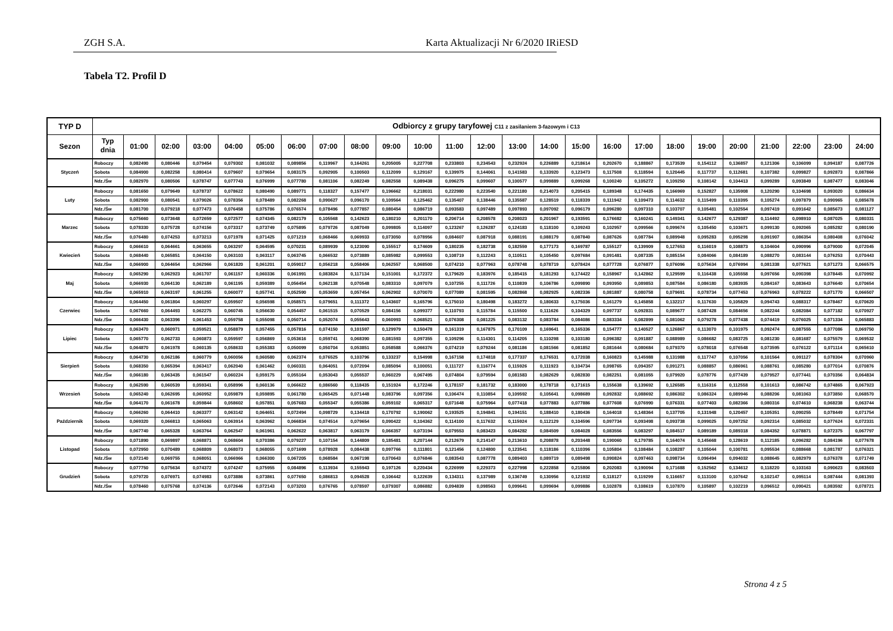ZGH S.A. Karta Aktualizacji Nr 6/2020 IRiESD
Tabela T2. Profil D
| TYP D | Odbiorcy z grupy taryfowej C11 z zasilaniem 3-fazowym i C13 | | | | | | | | | | | | | | | | | | | | | | | | |
| --- | --- | --- | --- | --- | --- | --- | --- | --- | --- | --- | --- | --- | --- | --- | --- | --- | --- | --- | --- | --- | --- | --- | --- | --- | --- |
| Sezon | Typ dnia | 01:00 | 02:00 | 03:00 | 04:00 | 05:00 | 06:00 | 07:00 | 08:00 | 09:00 | 10:00 | 11:00 | 12:00 | 13:00 | 14:00 | 15:00 | 16:00 | 17:00 | 18:00 | 19:00 | 20:00 | 21:00 | 22:00 | 23:00 | 24:00 |
| Styczeń | Roboczy | 0,082490 | 0,080446 | 0,079454 | 0,079302 | 0,081032 | 0,089856 | 0,119967 | 0,164261 | 0,205005 | 0,227708 | 0,233803 | 0,234543 | 0,232924 | 0,226889 | 0,218614 | 0,202670 | 0,188867 | 0,173539 | 0,154112 | 0,136857 | 0,121306 | 0,106099 | 0,094187 | 0,087726 |
| | Sobota | 0,084900 | 0,082258 | 0,080414 | 0,079607 | 0,079654 | 0,083175 | 0,092905 | 0,100503 | 0,112099 | 0,129167 | 0,139975 | 0,144061 | 0,141583 | 0,133920 | 0,123473 | 0,117508 | 0,118594 | 0,120445 | 0,117737 | 0,112681 | 0,107382 | 0,099827 | 0,092873 | 0,087866 |
| | Ndz./Św | 0,082970 | 0,080506 | 0,078747 | 0,077743 | 0,076999 | 0,077780 | 0,081106 | 0,082249 | 0,082558 | 0,089438 | 0,096275 | 0,099607 | 0,100577 | 0,099889 | 0,099268 | 0,100240 | 0,105272 | 0,109250 | 0,108142 | 0,104413 | 0,099289 | 0,093849 | 0,087477 | 0,083046 |
| Luty | Roboczy | 0,081650 | 0,079649 | 0,078737 | 0,078622 | 0,080490 | 0,089771 | 0,118327 | 0,157477 | 0,196662 | 0,218031 | 0,222980 | 0,223540 | 0,221180 | 0,214073 | 0,205415 | 0,189348 | 0,174435 | 0,166969 | 0,152827 | 0,135908 | 0,120290 | 0,104698 | 0,093020 | 0,086634 |
| | Sobota | 0,082900 | 0,080541 | 0,079026 | 0,078356 | 0,078489 | 0,082268 | 0,090627 | 0,096170 | 0,109564 | 0,125462 | 0,135407 | 0,138446 | 0,135587 | 0,128519 | 0,118339 | 0,111942 | 0,109473 | 0,114632 | 0,115499 | 0,110395 | 0,105274 | 0,097879 | 0,090965 | 0,085678 |
| | Ndz./Św | 0,081700 | 0,079218 | 0,077473 | 0,076458 | 0,075786 | 0,076574 | 0,078496 | 0,077857 | 0,080454 | 0,086719 | 0,093583 | 0,097489 | 0,097893 | 0,097092 | 0,096179 | 0,096280 | 0,097310 | 0,103707 | 0,105481 | 0,102554 | 0,097419 | 0,091642 | 0,085673 | 0,081127 |
| Marzec | Roboczy | 0,075660 | 0,073648 | 0,072659 | 0,072577 | 0,074345 | 0,082179 | 0,105568 | 0,142623 | 0,180210 | 0,201170 | 0,206714 | 0,208578 | 0,208023 | 0,201967 | 0,193591 | 0,176682 | 0,160241 | 0,149341 | 0,142677 | 0,129387 | 0,114492 | 0,098910 | 0,087025 | 0,080331 |
| | Sobota | 0,078330 | 0,075728 | 0,074156 | 0,073317 | 0,073749 | 0,075895 | 0,079726 | 0,087049 | 0,099805 | 0,114097 | 0,123267 | 0,126287 | 0,124183 | 0,118100 | 0,109243 | 0,102957 | 0,099566 | 0,099674 | 0,105450 | 0,103671 | 0,099130 | 0,092065 | 0,085282 | 0,080190 |
| | Ndz./Św | 0,076480 | 0,074253 | 0,073213 | 0,071978 | 0,071425 | 0,071219 | 0,068466 | 0,069933 | 0,073050 | 0,078956 | 0,084607 | 0,087918 | 0,088191 | 0,088179 | 0,087840 | 0,087626 | 0,087784 | 0,089948 | 0,095283 | 0,095298 | 0,091907 | 0,086354 | 0,080408 | 0,076042 |
| Kwiecień | Roboczy | 0,066610 | 0,064661 | 0,063655 | 0,063297 | 0,064595 | 0,070231 | 0,089939 | 0,123090 | 0,155517 | 0,174609 | 0,180235 | 0,182738 | 0,182559 | 0,177173 | 0,169787 | 0,155127 | 0,139909 | 0,127653 | 0,116019 | 0,108873 | 0,104604 | 0,090996 | 0,079000 | 0,072045 |
| | Sobota | 0,068440 | 0,065851 | 0,064150 | 0,063103 | 0,063117 | 0,063745 | 0,066532 | 0,073889 | 0,085982 | 0,099553 | 0,108719 | 0,112243 | 0,110511 | 0,105450 | 0,097684 | 0,091481 | 0,087335 | 0,085154 | 0,084066 | 0,084189 | 0,088270 | 0,083144 | 0,076253 | 0,070443 |
| | Ndz./Św | 0,066900 | 0,064654 | 0,062966 | 0,061820 | 0,061201 | 0,059017 | 0,056218 | 0,058406 | 0,062557 | 0,068500 | 0,074210 | 0,077963 | 0,078748 | 0,078719 | 0,078424 | 0,077728 | 0,076877 | 0,076096 | 0,075634 | 0,076994 | 0,081338 | 0,077621 | 0,071273 | 0,066575 |
| Maj | Roboczy | 0,065290 | 0,062923 | 0,061707 | 0,061157 | 0,060336 | 0,061991 | 0,083824 | 0,117134 | 0,151001 | 0,172372 | 0,179620 | 0,183976 | 0,185415 | 0,181293 | 0,174422 | 0,158967 | 0,142862 | 0,129599 | 0,116438 | 0,105558 | 0,097656 | 0,090398 | 0,078445 | 0,070992 |
| | Sobota | 0,066930 | 0,064130 | 0,062189 | 0,061195 | 0,059389 | 0,056454 | 0,062138 | 0,070548 | 0,083310 | 0,097079 | 0,107255 | 0,111726 | 0,110839 | 0,106786 | 0,099890 | 0,093950 | 0,089853 | 0,087584 | 0,086180 | 0,083935 | 0,084167 | 0,083643 | 0,076640 | 0,070654 |
| | Ndz./Św | 0,065910 | 0,063197 | 0,061255 | 0,060077 | 0,057741 | 0,052590 | 0,053659 | 0,057454 | 0,062902 | 0,070070 | 0,077089 | 0,081595 | 0,082868 | 0,082925 | 0,082336 | 0,081887 | 0,080758 | 0,079691 | 0,078734 | 0,077453 | 0,076963 | 0,078222 | 0,071770 | 0,066507 |
| Czerwiec | Roboczy | 0,064450 | 0,061804 | 0,060297 | 0,059507 | 0,056598 | 0,058571 | 0,079651 | 0,111372 | 0,143607 | 0,165796 | 0,175010 | 0,180498 | 0,183272 | 0,180633 | 0,175036 | 0,161279 | 0,145858 | 0,132217 | 0,117630 | 0,105829 | 0,094743 | 0,088317 | 0,078467 | 0,070620 |
| | Sobota | 0,067660 | 0,064493 | 0,062275 | 0,060745 | 0,056630 | 0,054457 | 0,061515 | 0,070529 | 0,084156 | 0,099377 | 0,110793 | 0,115784 | 0,115500 | 0,111626 | 0,104329 | 0,097737 | 0,092831 | 0,089677 | 0,087428 | 0,084656 | 0,082244 | 0,082084 | 0,077182 | 0,070927 |
| | Ndz./Św | 0,066430 | 0,063396 | 0,061453 | 0,059758 | 0,055098 | 0,050714 | 0,052074 | 0,055643 | 0,060993 | 0,068521 | 0,076308 | 0,081225 | 0,083132 | 0,083784 | 0,084086 | 0,083334 | 0,082899 | 0,081062 | 0,079278 | 0,077438 | 0,074419 | 0,076025 | 0,071334 | 0,065883 |
| Lipiec | Roboczy | 0,063470 | 0,060971 | 0,059521 | 0,058879 | 0,057455 | 0,057816 | 0,074150 | 0,101597 | 0,129979 | 0,150478 | 0,161319 | 0,167875 | 0,170109 | 0,169641 | 0,165336 | 0,154777 | 0,140527 | 0,126867 | 0,113070 | 0,101975 | 0,092474 | 0,087555 | 0,077086 | 0,069750 |
| | Sobota | 0,065770 | 0,062733 | 0,060873 | 0,059597 | 0,056869 | 0,053616 | 0,059741 | 0,068390 | 0,081593 | 0,097355 | 0,109296 | 0,114301 | 0,114205 | 0,110298 | 0,103180 | 0,096382 | 0,091887 | 0,088989 | 0,086682 | 0,083725 | 0,081230 | 0,081687 | 0,075579 | 0,069532 |
| | Ndz./Św | 0,064870 | 0,061978 | 0,060135 | 0,058633 | 0,055383 | 0,050099 | 0,050704 | 0,053851 | 0,058588 | 0,066376 | 0,074219 | 0,079244 | 0,081186 | 0,081566 | 0,081852 | 0,081644 | 0,080684 | 0,079370 | 0,078018 | 0,076548 | 0,073595 | 0,076122 | 0,071114 | 0,065610 |
| Sierpień | Roboczy | 0,064730 | 0,062186 | 0,060779 | 0,060056 | 0,060580 | 0,062374 | 0,076525 | 0,103796 | 0,133237 | 0,154998 | 0,167158 | 0,174818 | 0,177337 | 0,176531 | 0,172038 | 0,160823 | 0,145988 | 0,131988 | 0,117747 | 0,107056 | 0,101564 | 0,091127 | 0,078304 | 0,070960 |
| | Sobota | 0,068350 | 0,065394 | 0,063417 | 0,062040 | 0,061462 | 0,060331 | 0,064051 | 0,072094 | 0,085094 | 0,100051 | 0,111727 | 0,116774 | 0,115926 | 0,111923 | 0,104734 | 0,098765 | 0,094357 | 0,091271 | 0,088857 | 0,086961 | 0,088761 | 0,085280 | 0,077014 | 0,070876 |
| | Ndz./Św | 0,066180 | 0,063435 | 0,061547 | 0,060224 | 0,059175 | 0,055164 | 0,053043 | 0,055537 | 0,060229 | 0,067495 | 0,074804 | 0,079594 | 0,081583 | 0,082629 | 0,082830 | 0,082251 | 0,081055 | 0,079920 | 0,078776 | 0,077439 | 0,079527 | 0,077441 | 0,070356 | 0,064834 |
| Wrzesień | Roboczy | 0,062590 | 0,060539 | 0,059341 | 0,058996 | 0,060136 | 0,066622 | 0,086560 | 0,118435 | 0,151924 | 0,172246 | 0,178157 | 0,181732 | 0,183000 | 0,178718 | 0,171615 | 0,155638 | 0,139692 | 0,126585 | 0,116316 | 0,112558 | 0,101613 | 0,086742 | 0,074865 | 0,067923 |
| | Sobota | 0,065240 | 0,062695 | 0,060952 | 0,059879 | 0,059895 | 0,061780 | 0,065425 | 0,071448 | 0,083796 | 0,097356 | 0,106474 | 0,110854 | 0,109592 | 0,105641 | 0,098689 | 0,092832 | 0,088692 | 0,086302 | 0,086324 | 0,089946 | 0,088206 | 0,081063 | 0,073850 | 0,068570 |
| | Ndz./Św | 0,064170 | 0,061678 | 0,059844 | 0,058602 | 0,057851 | 0,057683 | 0,055347 | 0,055386 | 0,059102 | 0,065317 | 0,071648 | 0,075964 | 0,077418 | 0,077883 | 0,077886 | 0,077608 | 0,076990 | 0,076331 | 0,077403 | 0,082366 | 0,080316 | 0,074610 | 0,068238 | 0,063744 |
| Październik | Roboczy | 0,066260 | 0,064410 | 0,063377 | 0,063142 | 0,064651 | 0,072494 | 0,098729 | 0,134418 | 0,170792 | 0,190062 | 0,193525 | 0,194841 | 0,194151 | 0,188410 | 0,180436 | 0,164018 | 0,148364 | 0,137705 | 0,131948 | 0,120457 | 0,105351 | 0,090255 | 0,078449 | 0,071754 |
| | Sobota | 0,069320 | 0,066813 | 0,065063 | 0,063914 | 0,063962 | 0,066834 | 0,074514 | 0,079654 | 0,090422 | 0,104362 | 0,114100 | 0,117632 | 0,115924 | 0,112129 | 0,104596 | 0,097734 | 0,093498 | 0,093738 | 0,099025 | 0,097252 | 0,092314 | 0,085032 | 0,077624 | 0,072331 |
| | Ndz./Św | 0,067740 | 0,065328 | 0,063764 | 0,062547 | 0,061961 | 0,062622 | 0,063817 | 0,063179 | 0,066357 | 0,073194 | 0,079553 | 0,083423 | 0,084282 | 0,084509 | 0,084028 | 0,083556 | 0,083297 | 0,084517 | 0,089189 | 0,089318 | 0,084352 | 0,078871 | 0,072375 | 0,067797 |
| Listopad | Roboczy | 0,071890 | 0,069897 | 0,068871 | 0,068604 | 0,070386 | 0,079227 | 0,107154 | 0,144809 | 0,185481 | 0,207144 | 0,212679 | 0,214147 | 0,213610 | 0,208878 | 0,203448 | 0,190060 | 0,179785 | 0,164074 | 0,145668 | 0,128619 | 0,112185 | 0,096282 | 0,084196 | 0,077678 |
| | Sobota | 0,072950 | 0,070489 | 0,068809 | 0,068073 | 0,068055 | 0,071699 | 0,078928 | 0,084438 | 0,097766 | 0,111801 | 0,121456 | 0,124800 | 0,123541 | 0,118186 | 0,110396 | 0,105804 | 0,108484 | 0,108287 | 0,105044 | 0,100781 | 0,095534 | 0,088668 | 0,081787 | 0,076321 |
| | Ndz./Św | 0,072140 | 0,069755 | 0,068051 | 0,066966 | 0,066300 | 0,067205 | 0,068584 | 0,067198 | 0,070643 | 0,076846 | 0,083543 | 0,087778 | 0,089403 | 0,089719 | 0,089498 | 0,090824 | 0,097463 | 0,098734 | 0,096494 | 0,094032 | 0,088645 | 0,082979 | 0,076378 | 0,071749 |
| Grudzień | Roboczy | 0,077750 | 0,075634 | 0,074372 | 0,074247 | 0,075955 | 0,084896 | 0,113934 | 0,155943 | 0,197126 | 0,220434 | 0,226999 | 0,229373 | 0,227998 | 0,222858 | 0,215806 | 0,202083 | 0,190094 | 0,171688 | 0,152562 | 0,134612 | 0,118220 | 0,103163 | 0,090623 | 0,083503 |
| | Sobota | 0,079720 | 0,076971 | 0,074983 | 0,073886 | 0,073861 | 0,077650 | 0,086813 | 0,094528 | 0,106442 | 0,122639 | 0,134311 | 0,137989 | 0,136749 | 0,130956 | 0,121932 | 0,118127 | 0,119299 | 0,116657 | 0,113100 | 0,107642 | 0,102147 | 0,095114 | 0,087444 | 0,081393 |
| | Ndz./Św | 0,078460 | 0,075768 | 0,074136 | 0,072646 | 0,072143 | 0,073203 | 0,076765 | 0,078597 | 0,079307 | 0,086882 | 0,094839 | 0,098563 | 0,099641 | 0,099694 | 0,099886 | 0,102878 | 0,108619 | 0,107870 | 0,105897 | 0,102219 | 0,096512 | 0,090421 | 0,083592 | 0,078721 |
Strona 4 z 5